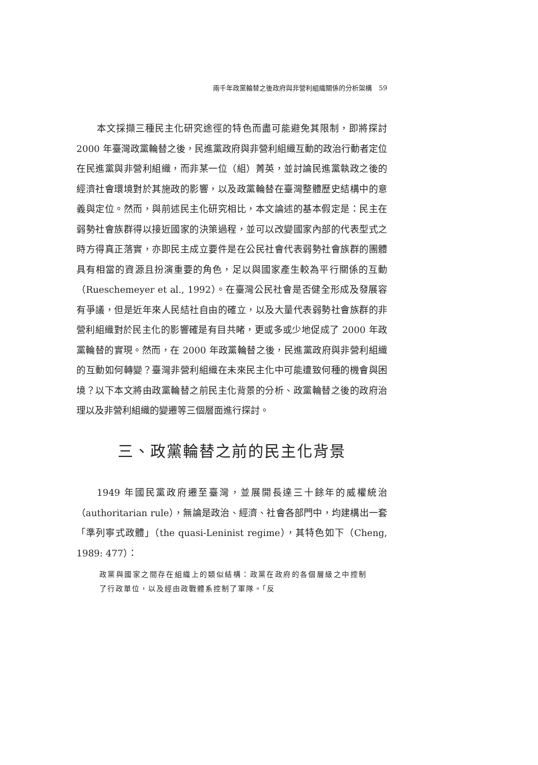兩千年政黨輪替之後政府與非營利組織關係的分析架構　59
本文採擷三種民主化研究途徑的特色而盡可能避免其限制，即將探討 2000 年臺灣政黨輪替之後，民進黨政府與非營利組織互動的政治行動者定位在民進黨與非營利組織，而非某一位（組）菁英，並討論民進黨執政之後的經濟社會環境對於其施政的影響，以及政黨輪替在臺灣整體歷史結構中的意義與定位。然而，與前述民主化研究相比，本文論述的基本假定是：民主在弱勢社會族群得以接近國家的決策過程，並可以改變國家內部的代表型式之時方得真正落實，亦即民主成立要件是在公民社會代表弱勢社會族群的團體具有相當的資源且扮演重要的角色，足以與國家產生較為平行關係的互動（Rueschemeyer et al., 1992）。在臺灣公民社會是否健全形成及發展容有爭議，但是近年來人民結社自由的確立，以及大量代表弱勢社會族群的非營利組織對於民主化的影響確是有目共睹，更或多或少地促成了 2000 年政黨輪替的實現。然而，在 2000 年政黨輪替之後，民進黨政府與非營利組織的互動如何轉變？臺灣非營利組織在未來民主化中可能遭致何種的機會與困境？以下本文將由政黨輪替之前民主化背景的分析、政黨輪替之後的政府治理以及非營利組織的變遷等三個層面進行探討。
三、政黨輪替之前的民主化背景
1949 年國民黨政府遷至臺灣，並展開長達三十餘年的威權統治（authoritarian rule），無論是政治、經濟、社會各部門中，均建構出一套「準列寧式政體」（the quasi-Leninist regime），其特色如下（Cheng, 1989: 477）：
政黨與國家之間存在組織上的類似結構：政黨在政府的各個層級之中控制了行政單位，以及經由政戰體系控制了軍隊。「反